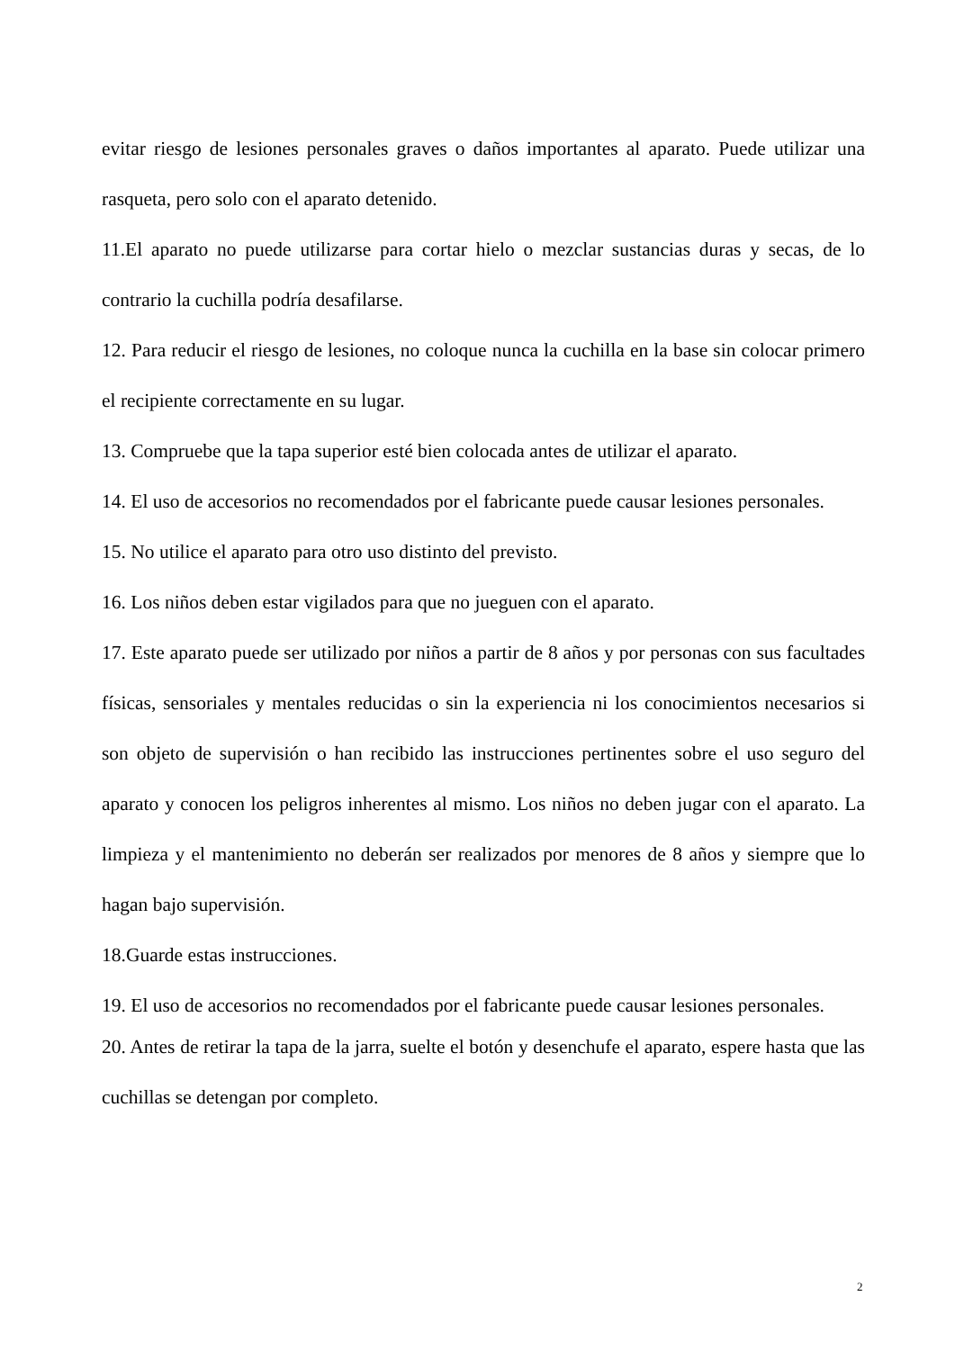evitar riesgo de lesiones personales graves o daños importantes al aparato. Puede utilizar una rasqueta, pero solo con el aparato detenido.
11.El aparato no puede utilizarse para cortar hielo o mezclar sustancias duras y secas, de lo contrario la cuchilla podría desafilarse.
12. Para reducir el riesgo de lesiones, no coloque nunca la cuchilla en la base sin colocar primero el recipiente correctamente en su lugar.
13. Compruebe que la tapa superior esté bien colocada antes de utilizar el aparato.
14. El uso de accesorios no recomendados por el fabricante puede causar lesiones personales.
15. No utilice el aparato para otro uso distinto del previsto.
16. Los niños deben estar vigilados para que no jueguen con el aparato.
17. Este aparato puede ser utilizado por niños a partir de 8 años y por personas con sus facultades físicas, sensoriales y mentales reducidas o sin la experiencia ni los conocimientos necesarios si son objeto de supervisión o han recibido las instrucciones pertinentes sobre el uso seguro del aparato y conocen los peligros inherentes al mismo. Los niños no deben jugar con el aparato. La limpieza y el mantenimiento no deberán ser realizados por menores de 8 años y siempre que lo hagan bajo supervisión.
18.Guarde estas instrucciones.
19. El uso de accesorios no recomendados por el fabricante puede causar lesiones personales.
20. Antes de retirar la tapa de la jarra, suelte el botón y desenchufe el aparato, espere hasta que las cuchillas se detengan por completo.
2